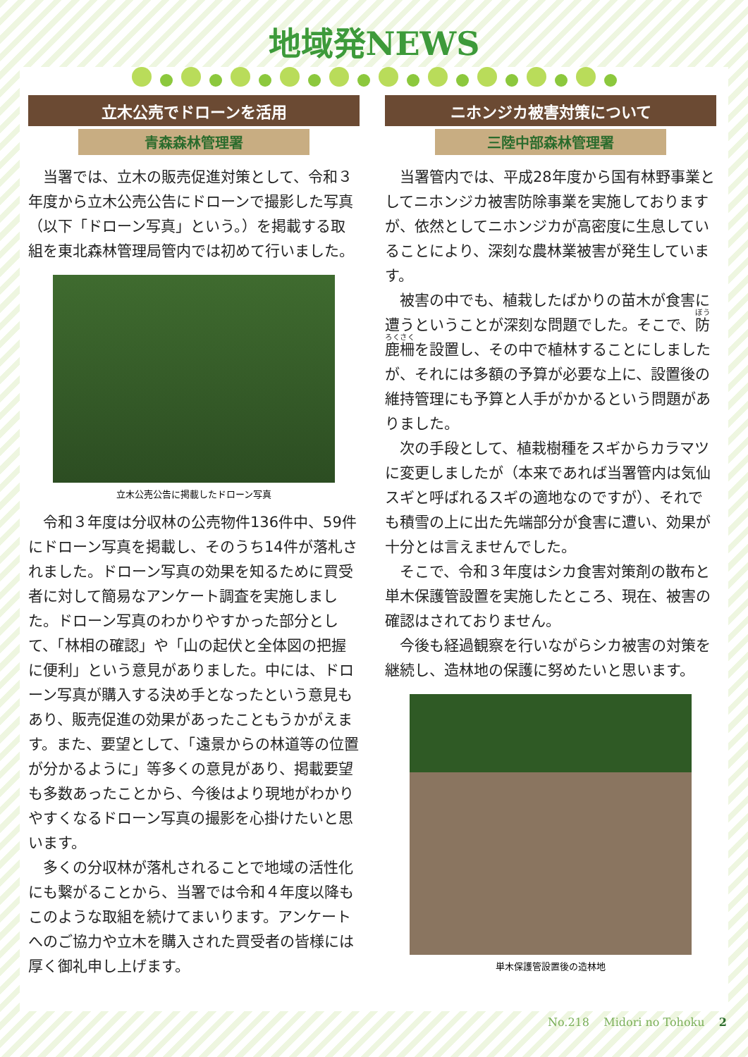地域発NEWS
立木公売でドローンを活用
青森森林管理署
当署では、立木の販売促進対策として、令和３年度から立木公売公告にドローンで撮影した写真（以下「ドローン写真」という。）を掲載する取組を東北森林管理局管内では初めて行いました。
立木公売公告に掲載したドローン写真
令和３年度は分収林の公売物件136件中、59件にドローン写真を掲載し、そのうち14件が落札されました。ドローン写真の効果を知るために買受者に対して簡易なアンケート調査を実施しました。ドローン写真のわかりやすかった部分として、「林相の確認」や「山の起伏と全体図の把握に便利」という意見がありました。中には、ドローン写真が購入する決め手となったという意見もあり、販売促進の効果があったこともうかがえます。また、要望として、「遠景からの林道等の位置が分かるように」等多くの意見があり、掲載要望も多数あったことから、今後はより現地がわかりやすくなるドローン写真の撮影を心掛けたいと思います。
多くの分収林が落札されることで地域の活性化にも繋がることから、当署では令和４年度以降もこのような取組を続けてまいります。アンケートへのご協力や立木を購入された買受者の皆様には厚く御礼申し上げます。
ニホンジカ被害対策について
三陸中部森林管理署
当署管内では、平成28年度から国有林野事業としてニホンジカ被害防除事業を実施しておりますが、依然としてニホンジカが高密度に生息していることにより、深刻な農林業被害が発生しています。
被害の中でも、植栽したばかりの苗木が食害に遭うということが深刻な問題でした。そこで、防鹿柵を設置し、その中で植林することにしましたが、それには多額の予算が必要な上に、設置後の維持管理にも予算と人手がかかるという問題がありました。
次の手段として、植栽樹種をスギからカラマツに変更しましたが（本来であれば当署管内は気仙スギと呼ばれるスギの適地なのですが）、それでも積雪の上に出た先端部分が食害に遭い、効果が十分とは言えませんでした。
そこで、令和３年度はシカ食害対策剤の散布と単木保護管設置を実施したところ、現在、被害の確認はされておりません。
今後も経過観察を行いながらシカ被害の対策を継続し、造林地の保護に努めたいと思います。
単木保護管設置後の造林地
No.218 Midori no Tohoku 2